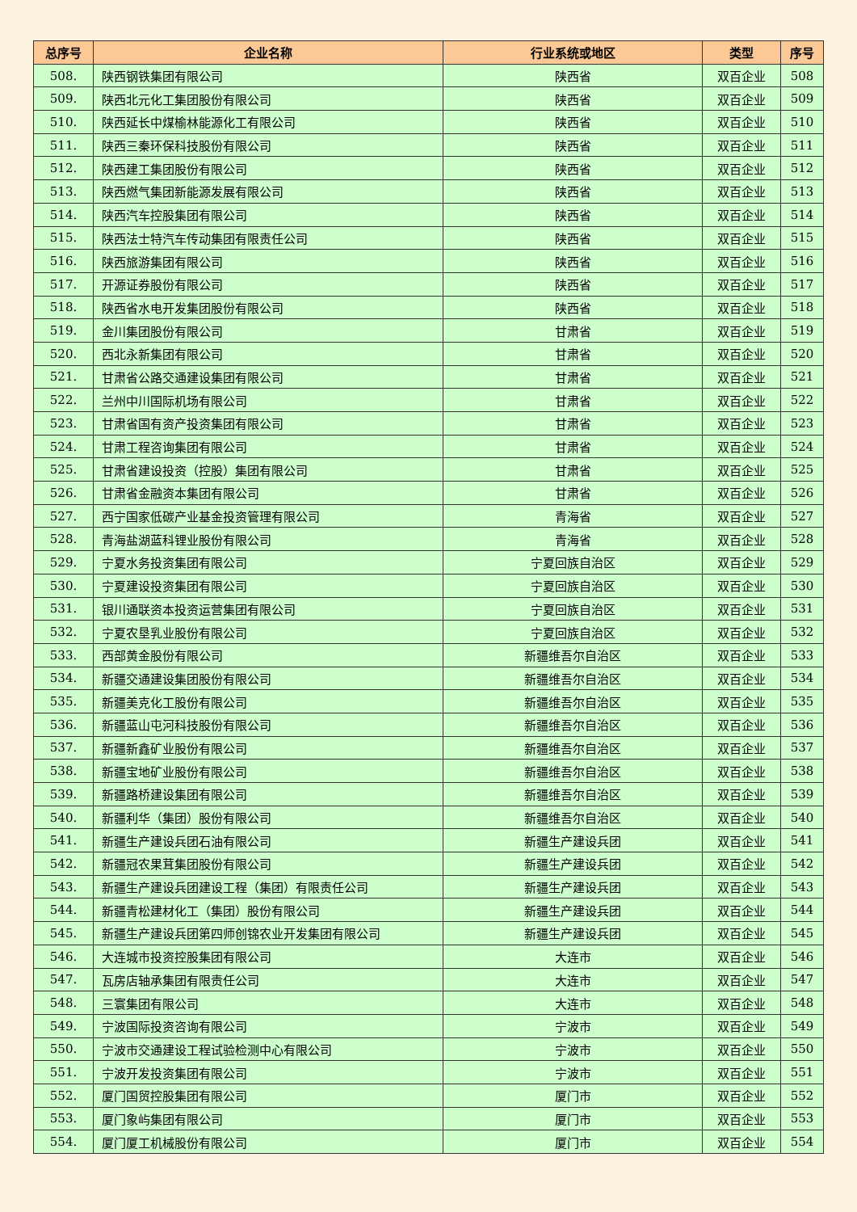| 总序号 | 企业名称 | 行业系统或地区 | 类型 | 序号 |
| --- | --- | --- | --- | --- |
| 508. | 陕西钢铁集团有限公司 | 陕西省 | 双百企业 | 508 |
| 509. | 陕西北元化工集团股份有限公司 | 陕西省 | 双百企业 | 509 |
| 510. | 陕西延长中煤榆林能源化工有限公司 | 陕西省 | 双百企业 | 510 |
| 511. | 陕西三秦环保科技股份有限公司 | 陕西省 | 双百企业 | 511 |
| 512. | 陕西建工集团股份有限公司 | 陕西省 | 双百企业 | 512 |
| 513. | 陕西燃气集团新能源发展有限公司 | 陕西省 | 双百企业 | 513 |
| 514. | 陕西汽车控股集团有限公司 | 陕西省 | 双百企业 | 514 |
| 515. | 陕西法士特汽车传动集团有限责任公司 | 陕西省 | 双百企业 | 515 |
| 516. | 陕西旅游集团有限公司 | 陕西省 | 双百企业 | 516 |
| 517. | 开源证券股份有限公司 | 陕西省 | 双百企业 | 517 |
| 518. | 陕西省水电开发集团股份有限公司 | 陕西省 | 双百企业 | 518 |
| 519. | 金川集团股份有限公司 | 甘肃省 | 双百企业 | 519 |
| 520. | 西北永新集团有限公司 | 甘肃省 | 双百企业 | 520 |
| 521. | 甘肃省公路交通建设集团有限公司 | 甘肃省 | 双百企业 | 521 |
| 522. | 兰州中川国际机场有限公司 | 甘肃省 | 双百企业 | 522 |
| 523. | 甘肃省国有资产投资集团有限公司 | 甘肃省 | 双百企业 | 523 |
| 524. | 甘肃工程咨询集团有限公司 | 甘肃省 | 双百企业 | 524 |
| 525. | 甘肃省建设投资（控股）集团有限公司 | 甘肃省 | 双百企业 | 525 |
| 526. | 甘肃省金融资本集团有限公司 | 甘肃省 | 双百企业 | 526 |
| 527. | 西宁国家低碳产业基金投资管理有限公司 | 青海省 | 双百企业 | 527 |
| 528. | 青海盐湖蓝科锂业股份有限公司 | 青海省 | 双百企业 | 528 |
| 529. | 宁夏水务投资集团有限公司 | 宁夏回族自治区 | 双百企业 | 529 |
| 530. | 宁夏建设投资集团有限公司 | 宁夏回族自治区 | 双百企业 | 530 |
| 531. | 银川通联资本投资运营集团有限公司 | 宁夏回族自治区 | 双百企业 | 531 |
| 532. | 宁夏农垦乳业股份有限公司 | 宁夏回族自治区 | 双百企业 | 532 |
| 533. | 西部黄金股份有限公司 | 新疆维吾尔自治区 | 双百企业 | 533 |
| 534. | 新疆交通建设集团股份有限公司 | 新疆维吾尔自治区 | 双百企业 | 534 |
| 535. | 新疆美克化工股份有限公司 | 新疆维吾尔自治区 | 双百企业 | 535 |
| 536. | 新疆蓝山屯河科技股份有限公司 | 新疆维吾尔自治区 | 双百企业 | 536 |
| 537. | 新疆新鑫矿业股份有限公司 | 新疆维吾尔自治区 | 双百企业 | 537 |
| 538. | 新疆宝地矿业股份有限公司 | 新疆维吾尔自治区 | 双百企业 | 538 |
| 539. | 新疆路桥建设集团有限公司 | 新疆维吾尔自治区 | 双百企业 | 539 |
| 540. | 新疆利华（集团）股份有限公司 | 新疆维吾尔自治区 | 双百企业 | 540 |
| 541. | 新疆生产建设兵团石油有限公司 | 新疆生产建设兵团 | 双百企业 | 541 |
| 542. | 新疆冠农果茸集团股份有限公司 | 新疆生产建设兵团 | 双百企业 | 542 |
| 543. | 新疆生产建设兵团建设工程（集团）有限责任公司 | 新疆生产建设兵团 | 双百企业 | 543 |
| 544. | 新疆青松建材化工（集团）股份有限公司 | 新疆生产建设兵团 | 双百企业 | 544 |
| 545. | 新疆生产建设兵团第四师创锦农业开发集团有限公司 | 新疆生产建设兵团 | 双百企业 | 545 |
| 546. | 大连城市投资控股集团有限公司 | 大连市 | 双百企业 | 546 |
| 547. | 瓦房店轴承集团有限责任公司 | 大连市 | 双百企业 | 547 |
| 548. | 三寰集团有限公司 | 大连市 | 双百企业 | 548 |
| 549. | 宁波国际投资咨询有限公司 | 宁波市 | 双百企业 | 549 |
| 550. | 宁波市交通建设工程试验检测中心有限公司 | 宁波市 | 双百企业 | 550 |
| 551. | 宁波开发投资集团有限公司 | 宁波市 | 双百企业 | 551 |
| 552. | 厦门国贸控股集团有限公司 | 厦门市 | 双百企业 | 552 |
| 553. | 厦门象屿集团有限公司 | 厦门市 | 双百企业 | 553 |
| 554. | 厦门厦工机械股份有限公司 | 厦门市 | 双百企业 | 554 |